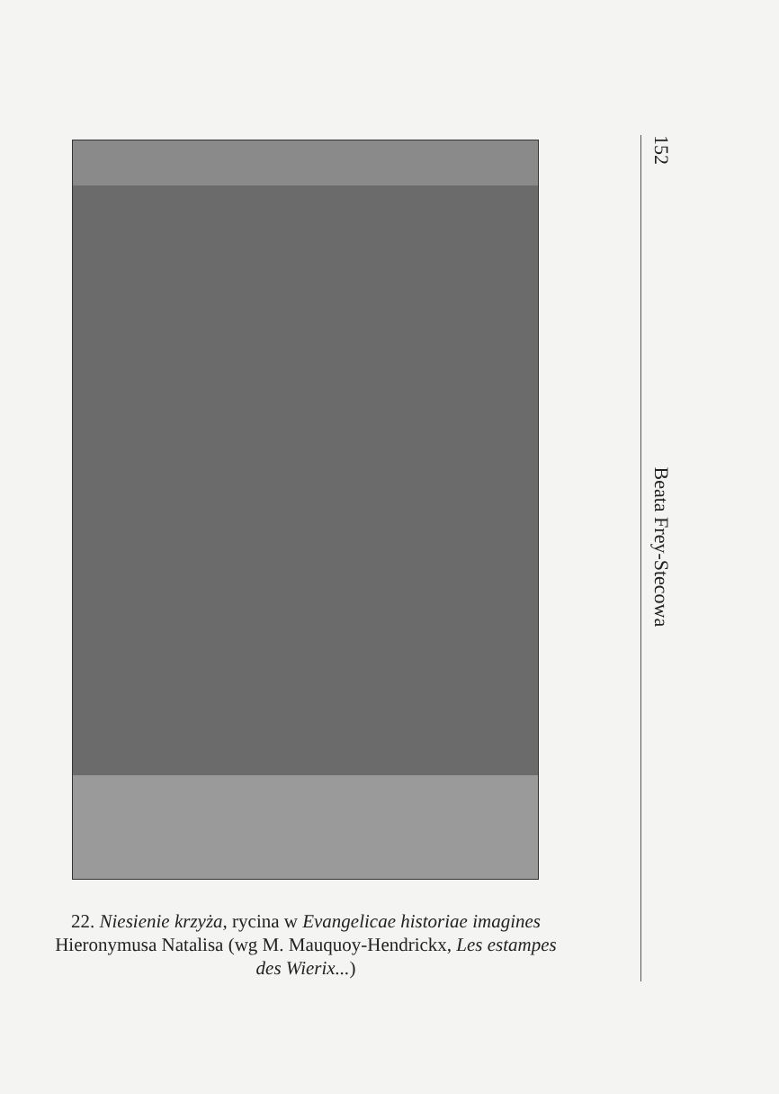22. Niesienie krzyża, rycina w Evangelicae historiae imagines Hieronymusa Natalisa (wg M. Mauquoy-Hendrickx, Les estampes des Wierix...)
152 Beata Frey-Stecowa